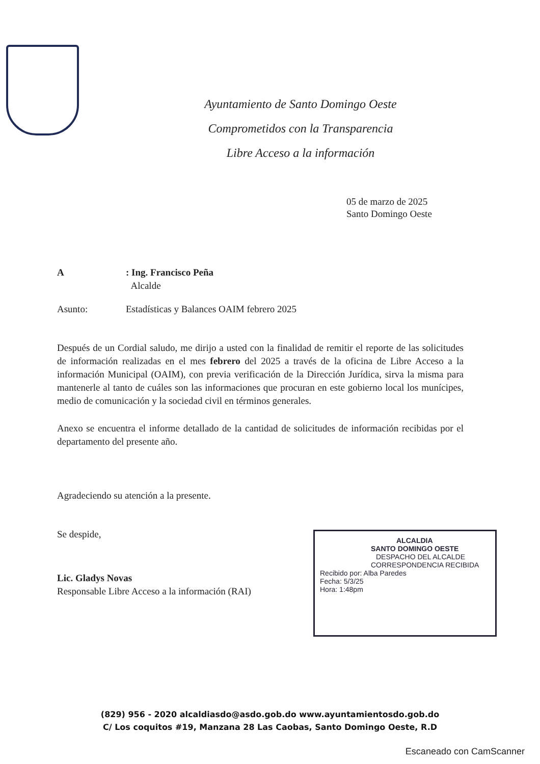Ayuntamiento de Santo Domingo Oeste
Comprometidos con la Transparencia
Libre Acceso a la información
05 de marzo de 2025
Santo Domingo Oeste
A : Ing. Francisco Peña
Alcalde
Asunto: Estadísticas y Balances OAIM febrero 2025
Después de un Cordial saludo, me dirijo a usted con la finalidad de remitir el reporte de las solicitudes de información realizadas en el mes febrero del 2025 a través de la oficina de Libre Acceso a la información Municipal (OAIM), con previa verificación de la Dirección Jurídica, sirva la misma para mantenerle al tanto de cuáles son las informaciones que procuran en este gobierno local los munícipes, medio de comunicación y la sociedad civil en términos generales.
Anexo se encuentra el informe detallado de la cantidad de solicitudes de información recibidas por el departamento del presente año.
Agradeciendo su atención a la presente.
Se despide,
Lic. Gladys Novas
Responsable Libre Acceso a la información (RAI)
ALCALDIA
SANTO DOMINGO OESTE
DESPACHO DEL ALCALDE
CORRESPONDENCIA RECIBIDA
Recibido por: Alba Paredes
Fecha: 5/3/25
Hora: 1:48pm
(829) 956 - 2020 alcaldiasdo@asdo.gob.do www.ayuntamientosdo.gob.do
C/ Los coquitos #19, Manzana 28 Las Caobas, Santo Domingo Oeste, R.D
Escaneado con CamScanner